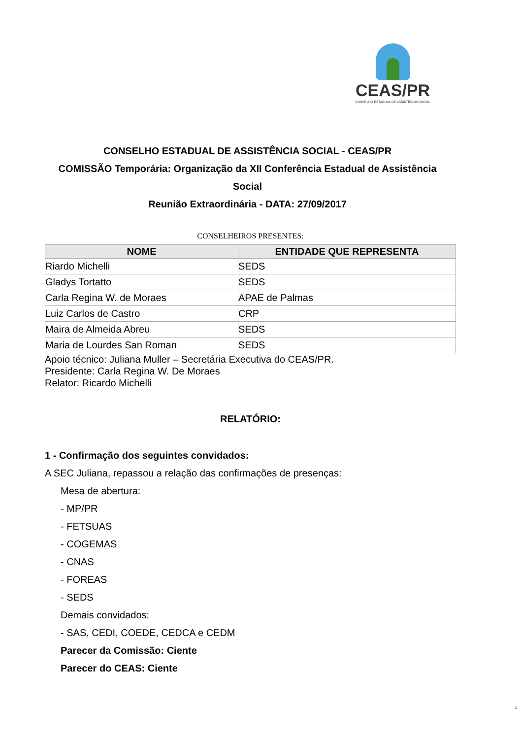CEAS/PR
CONSELHO ESTADUAL DE ASSISTÊNCIA SOCIAL
CONSELHO ESTADUAL DE ASSISTÊNCIA SOCIAL - CEAS/PR
COMISSÃO Temporária: Organização da XII Conferência Estadual de Assistência Social
Reunião Extraordinária - DATA: 27/09/2017
CONSELHEIROS PRESENTES:
| NOME | ENTIDADE QUE REPRESENTA |
| --- | --- |
| Riardo Michelli | SEDS |
| Gladys Tortatto | SEDS |
| Carla Regina W. de Moraes | APAE de Palmas |
| Luiz Carlos de Castro | CRP |
| Maira de Almeida Abreu | SEDS |
| Maria de Lourdes San Roman | SEDS |
Apoio técnico: Juliana Muller – Secretária Executiva do CEAS/PR.
Presidente: Carla Regina W. De Moraes
Relator: Ricardo Michelli
RELATÓRIO:
1 - Confirmação dos seguintes convidados:
A SEC Juliana, repassou a relação das confirmações de presenças:
Mesa de abertura:
- MP/PR
- FETSUAS
- COGEMAS
- CNAS
- FOREAS
- SEDS
Demais convidados:
- SAS, CEDI, COEDE, CEDCA e CEDM
Parecer da Comissão: Ciente
Parecer do CEAS: Ciente
1